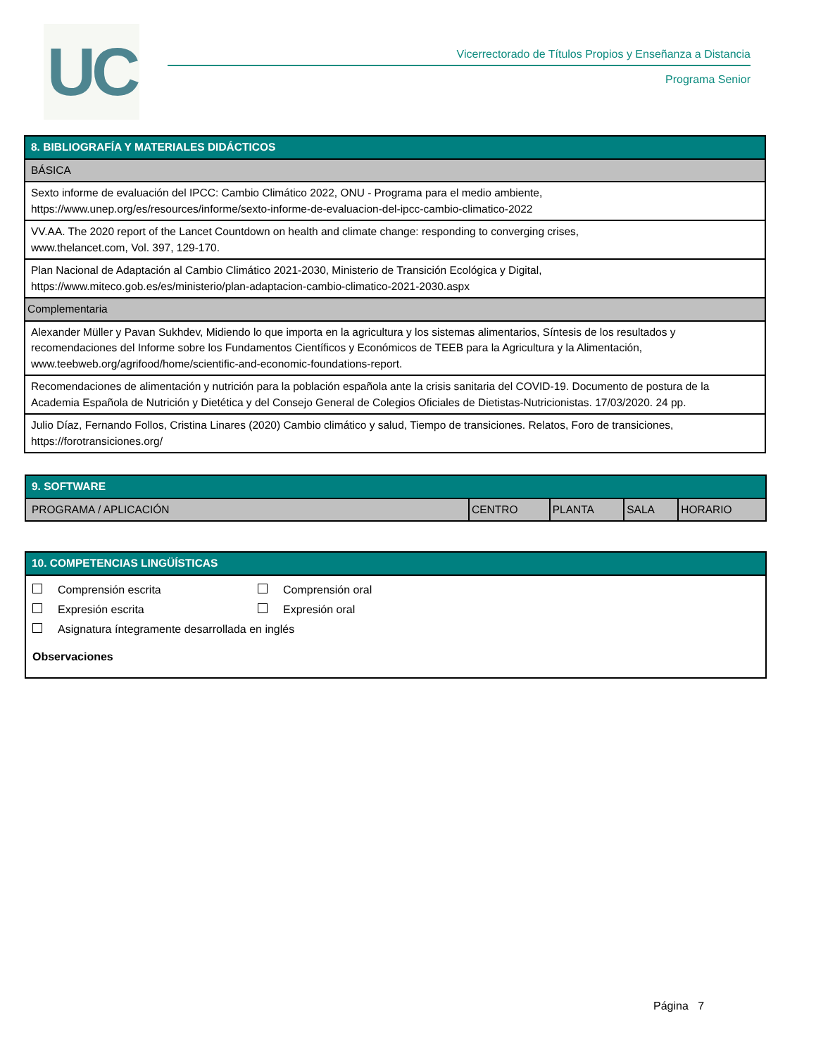UC
Vicerrectorado de Títulos Propios y Enseñanza a Distancia
Programa Senior
| 8. BIBLIOGRAFÍA Y MATERIALES DIDÁCTICOS |
| --- |
| BÁSICA |
| Sexto informe de evaluación del IPCC: Cambio Climático 2022, ONU - Programa para el medio ambiente, https://www.unep.org/es/resources/informe/sexto-informe-de-evaluacion-del-ipcc-cambio-climatico-2022 |
| VV.AA. The 2020 report of the Lancet Countdown on health and climate change: responding to converging crises, www.thelancet.com, Vol. 397, 129-170. |
| Plan Nacional de Adaptación al Cambio Climático 2021-2030, Ministerio de Transición Ecológica y Digital, https://www.miteco.gob.es/es/ministerio/plan-adaptacion-cambio-climatico-2021-2030.aspx |
| Complementaria |
| Alexander Müller y Pavan Sukhdev, Midiendo lo que importa en la agricultura y los sistemas alimentarios, Síntesis de los resultados y recomendaciones del Informe sobre los Fundamentos Científicos y Económicos de TEEB para la Agricultura y la Alimentación, www.teebweb.org/agrifood/home/scientific-and-economic-foundations-report. |
| Recomendaciones de alimentación y nutrición para la población española ante la crisis sanitaria del COVID-19. Documento de postura de la Academia Española de Nutrición y Dietética y del Consejo General de Colegios Oficiales de Dietistas-Nutricionistas. 17/03/2020. 24 pp. |
| Julio Díaz, Fernando Follos, Cristina Linares (2020) Cambio climático y salud, Tiempo de transiciones. Relatos, Foro de transiciones, https://forotransiciones.org/ |
| 9. SOFTWARE | | | | |
| --- | --- | --- | --- | --- |
| PROGRAMA / APLICACIÓN | CENTRO | PLANTA | SALA | HORARIO |
| 10. COMPETENCIAS LINGÜÍSTICAS |
| --- |
Comprensión escrita Comprensión oral
Expresión escrita Expresión oral
Asignatura íntegramente desarrollada en inglés
Observaciones
Página 7